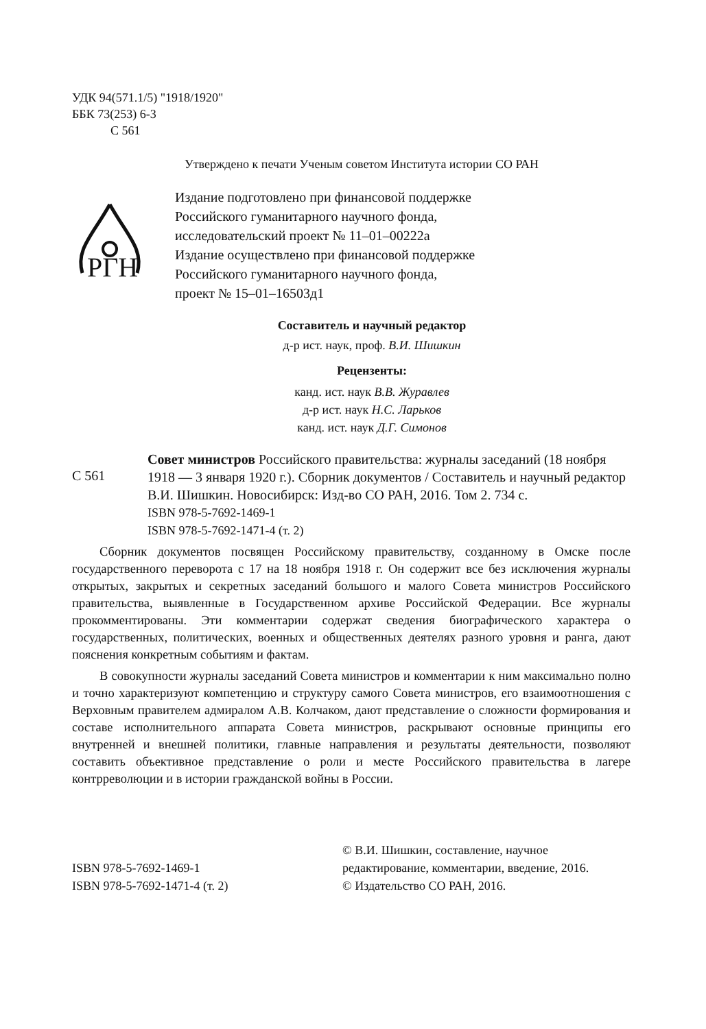УДК 94(571.1/5) "1918/1920"
ББК 73(253) 6-3
С 561
Утверждено к печати Ученым советом Института истории СО РАН
РГН
Издание подготовлено при финансовой поддержке
Российского гуманитарного научного фонда,
исследовательский проект № 11–01–00222а
Издание осуществлено при финансовой поддержке
Российского гуманитарного научного фонда,
проект № 15–01–16503д1
Составитель и научный редактор
д-р ист. наук, проф. В.И. Шишкин
Рецензенты:
канд. ист. наук В.В. Журавлев
д-р ист. наук Н.С. Ларьков
канд. ист. наук Д.Г. Симонов
С 561
Совет министров Российского правительства: журналы заседаний (18 ноября 1918 — 3 января 1920 г.). Сборник документов / Составитель и научный редактор В.И. Шишкин. Новосибирск: Изд-во СО РАН, 2016. Том 2. 734 с.
ISBN 978-5-7692-1469-1
ISBN 978-5-7692-1471-4 (т. 2)
Сборник документов посвящен Российскому правительству, созданному в Омске после государственного переворота с 17 на 18 ноября 1918 г. Он содержит все без исключения журналы открытых, закрытых и секретных заседаний большого и малого Совета министров Российского правительства, выявленные в Государственном архиве Российской Федерации. Все журналы прокомментированы. Эти комментарии содержат сведения биографического характера о государственных, политических, военных и общественных деятелях разного уровня и ранга, дают пояснения конкретным событиям и фактам.
В совокупности журналы заседаний Совета министров и комментарии к ним максимально полно и точно характеризуют компетенцию и структуру самого Совета министров, его взаимоотношения с Верховным правителем адмиралом А.В. Колчаком, дают представление о сложности формирования и составе исполнительного аппарата Совета министров, раскрывают основные принципы его внутренней и внешней политики, главные направления и результаты деятельности, позволяют составить объективное представление о роли и месте Российского правительства в лагере контрреволюции и в истории гражданской войны в России.
ISBN 978-5-7692-1469-1
ISBN 978-5-7692-1471-4 (т. 2)
© В.И. Шишкин, составление, научное редактирование, комментарии, введение, 2016.
© Издательство СО РАН, 2016.